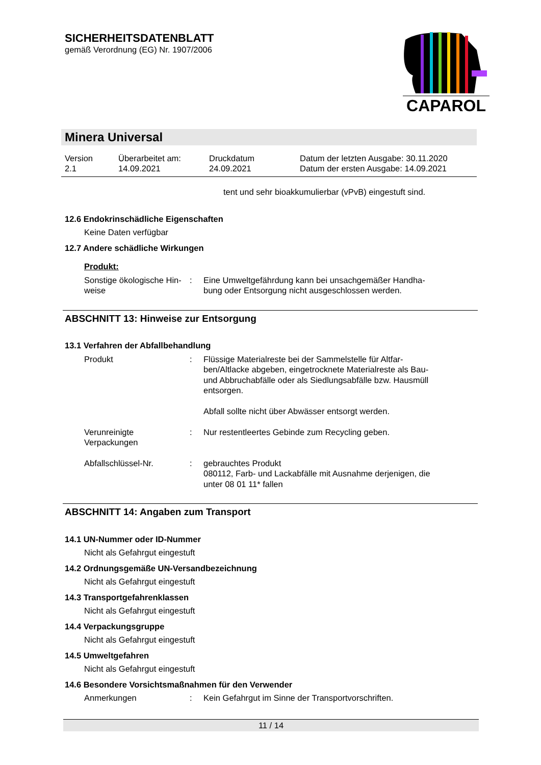SICHERHEITSDATENBLATT
gemäß Verordnung (EG) Nr. 1907/2006
CAPAROL
Minera Universal
Version
2.1
Überarbeitet am:
14.09.2021
Druckdatum
24.09.2021
Datum der letzten Ausgabe: 30.11.2020
Datum der ersten Ausgabe: 14.09.2021
tent und sehr bioakkumulierbar (vPvB) eingestuft sind.
12.6 Endokrinschädliche Eigenschaften
Keine Daten verfügbar
12.7 Andere schädliche Wirkungen
Produkt:
Sonstige ökologische Hin-
weise
: Eine Umweltgefährdung kann bei unsachgemäßer Handha-
bung oder Entsorgung nicht ausgeschlossen werden.
ABSCHNITT 13: Hinweise zur Entsorgung
13.1 Verfahren der Abfallbehandlung
Produkt : Flüssige Materialreste bei der Sammelstelle für Altfar-
ben/Altlacke abgeben, eingetrocknete Materialreste als Bau-
und Abbruchabfälle oder als Siedlungsabfälle bzw. Hausmüll
entsorgen.
Abfall sollte nicht über Abwässer entsorgt werden.
Verunreinigte Verpackungen
: Nur restentleertes Gebinde zum Recycling geben.
Abfallschlüssel-Nr. : gebrauchtes Produkt
080112, Farb- und Lackabfälle mit Ausnahme derjenigen, die
unter 08 01 11* fallen
ABSCHNITT 14: Angaben zum Transport
14.1 UN-Nummer oder ID-Nummer
Nicht als Gefahrgut eingestuft
14.2 Ordnungsgemäße UN-Versandbezeichnung
Nicht als Gefahrgut eingestuft
14.3 Transportgefahrenklassen
Nicht als Gefahrgut eingestuft
14.4 Verpackungsgruppe
Nicht als Gefahrgut eingestuft
14.5 Umweltgefahren
Nicht als Gefahrgut eingestuft
14.6 Besondere Vorsichtsmaßnahmen für den Verwender
Anmerkungen : Kein Gefahrgut im Sinne der Transportvorschriften.
11 / 14